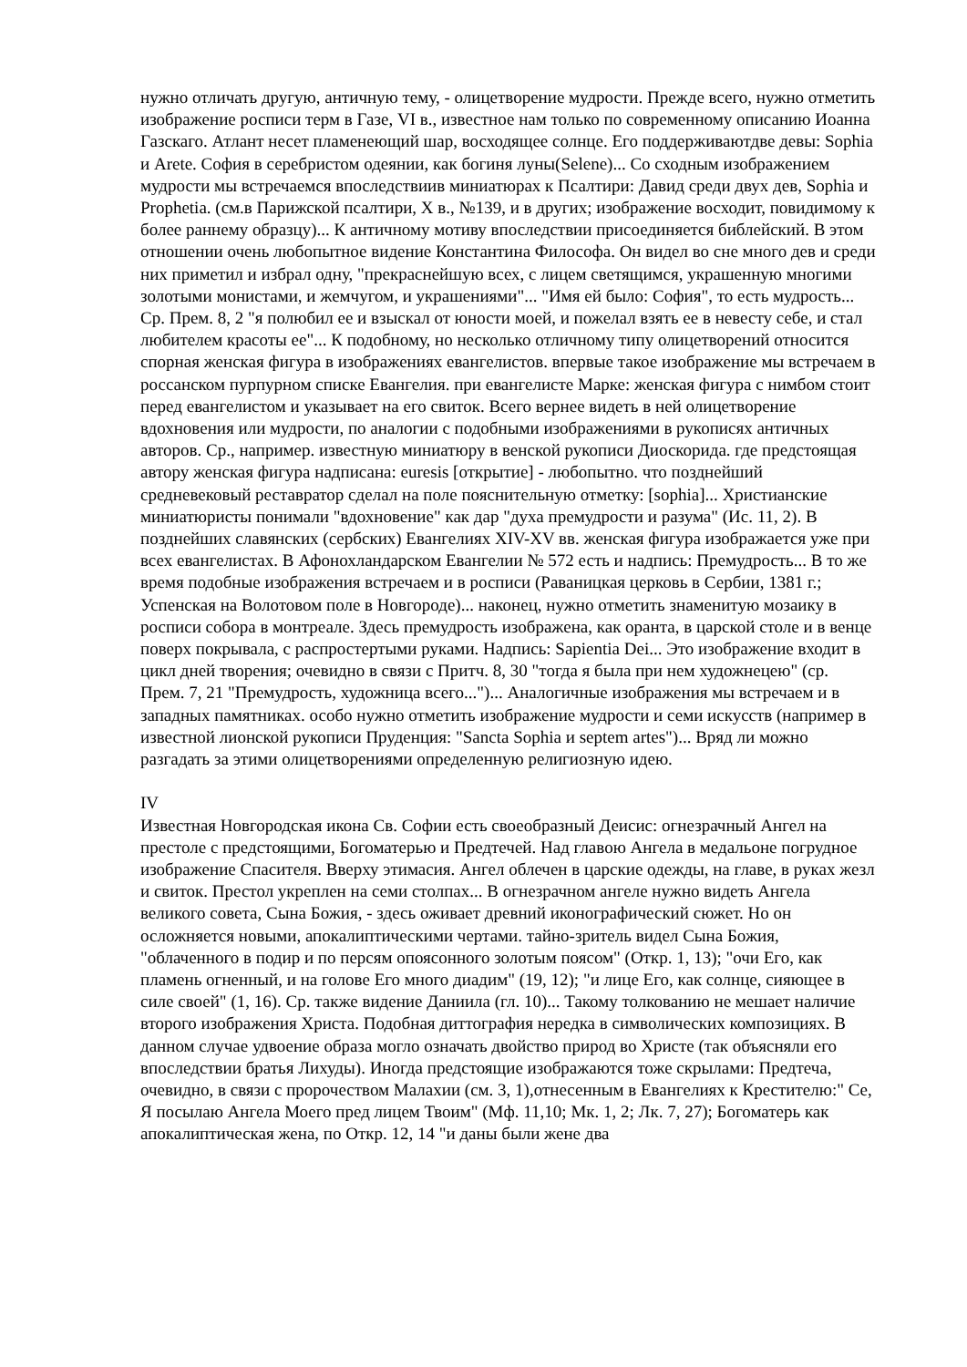нужно отличать другую, античную тему, - олицетворение мудрости. Прежде всего, нужно отметить изображение росписи терм в Газе, VI в., известное нам только по современному описанию Иоанна Газскаго. Атлант несет пламенеющий шар, восходящее солнце. Его поддерживаютдве девы: Sophia и Arete. София в серебристом одеянии, как богиня луны(Selene)... Со сходным изображением мудрости мы встречаемся впоследствиив миниатюрах к Псалтири: Давид среди двух дев, Sophia и Prophetia. (см.в Парижской псалтири, X в., №139, и в других; изображение восходит, повидимому к более раннему образцу)... К античному мотиву впоследствии присоединяется библейский. В этом отношении очень любопытное видение Константина Философа. Он видел во сне много дев и среди них приметил и избрал одну, "прекраснейшую всех, с лицем светящимся, украшенную многими золотыми монистами, и жемчугом, и украшениями"... "Имя ей было: София", то есть мудрость... Ср. Прем. 8, 2 "я полюбил ее и взыскал от юности моей, и пожелал взять ее в невесту себе, и стал любителем красоты ее"... К подобному, но несколько отличному типу олицетворений относится спорная женская фигура в изображениях евангелистов. впервые такое изображение мы встречаем в россанском пурпурном списке Евангелия. при евангелисте Марке: женская фигура с нимбом стоит перед евангелистом и указывает на его свиток. Всего вернее видеть в ней олицетворение вдохновения или мудрости, по аналогии с подобными изображениями в рукописях античных авторов. Ср., например. известную миниатюру в венской рукописи Диоскорида. где предстоящая автору женская фигура надписана: euresis [открытие] - любопытно. что позднейший средневековый реставратор сделал на поле пояснительную отметку: [sophia]... Христианские миниатюристы понимали "вдохновение" как дар "духа премудрости и разума" (Ис. 11, 2). В позднейших славянских (сербских) Евангелиях XIV-XV вв. женская фигура изображается уже при всех евангелистах. В Афонохландарском Евангелии № 572 есть и надпись: Премудрость... В то же время подобные изображения встречаем и в росписи (Раваницкая церковь в Сербии, 1381 г.; Успенская на Волотовом поле в Новгороде)... наконец, нужно отметить знаменитую мозаику в росписи собора в монтреале. Здесь премудрость изображена, как оранта, в царской столе и в венце поверх покрывала, с распростертыми руками. Надпись: Sapientia Dei... Это изображение входит в цикл дней творения; очевидно в связи с Притч. 8, 30 "тогда я была при нем художнецею" (ср. Прем. 7, 21 "Премудрость, художница всего...")... Аналогичные изображения мы встречаем и в западных памятниках. особо нужно отметить изображение мудрости и семи искусств (например в известной лионской рукописи Пруденция: "Sancta Sophia и septem artes")... Вряд ли можно разгадать за этими олицетворениями определенную религиозную идею.
IV
Известная Новгородская икона Св. Софии есть своеобразный Деисис: огнезрачный Ангел на престоле с предстоящими, Богоматерью и Предтечей. Над главою Ангела в медальоне погрудное изображение Спасителя. Вверху этимасия. Ангел облечен в царские одежды, на главе, в руках жезл и свиток. Престол укреплен на семи столпах... В огнезрачном ангеле нужно видеть Ангела великого совета, Сына Божия, - здесь оживает древний иконографический сюжет. Но он осложняется новыми, апокалиптическими чертами. тайно-зритель видел Сына Божия, "облаченного в подир и по персям опоясонного золотым поясом" (Откр. 1, 13); "очи Его, как пламень огненный, и на голове Его много диадим" (19, 12); "и лице Его, как солнце, сияющее в силе своей" (1, 16). Ср. также видение Даниила (гл. 10)... Такому толкованию не мешает наличие второго изображения Христа. Подобная диттография нередка в символических композициях. В данном случае удвоение образа могло означать двойство природ во Христе (так объясняли его впоследствии братья Лихуды). Иногда предстоящие изображаются тоже скрылами: Предтеча, очевидно, в связи с пророчеством Малахии (см. 3, 1),отнесенным в Евангелиях к Крестителю:" Се, Я посылаю Ангела Моего пред лицем Твоим" (Мф. 11,10; Мк. 1, 2; Лк. 7, 27); Богоматерь как апокалиптическая жена, по Откр. 12, 14 "и даны были жене два